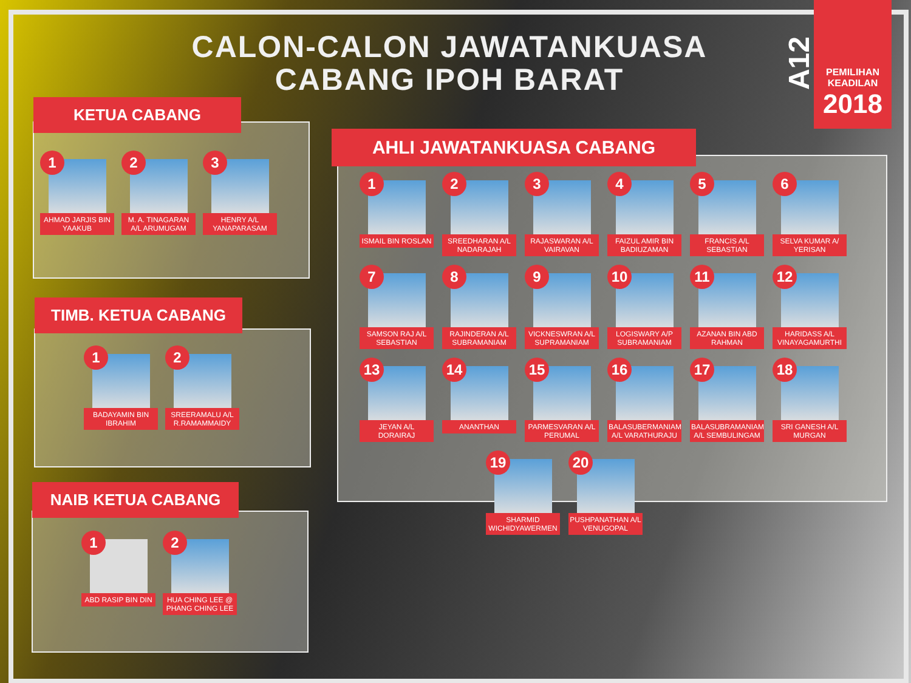CALON-CALON JAWATANKUASA CABANG IPOH BARAT
A12
PEMILIHAN
KEADILAN
2018
1
AHMAD JARJIS BIN YAAKUB
2
M. A. TINAGARAN A/L ARUMUGAM
3
HENRY A/L YANAPARASAM
KETUA CABANG
1
BADAYAMIN BIN IBRAHIM
2
SREERAMALU A/L R.RAMAMMAIDY
TIMB. KETUA CABANG
1
ABD RASIP BIN DIN
2
HUA CHING LEE @ PHANG CHING LEE
NAIB KETUA CABANG
1
ISMAIL BIN ROSLAN
2
SREEDHARAN A/L NADARAJAH
3
RAJASWARAN A/L VAIRAVAN
4
FAIZUL AMIR BIN BADIUZAMAN
5
FRANCIS A/L SEBASTIAN
6
SELVA KUMAR A/ YERISAN
7
SAMSON RAJ A/L SEBASTIAN
8
RAJINDERAN A/L SUBRAMANIAM
9
VICKNESWRAN A/L SUPRAMANIAM
10
LOGISWARY A/P SUBRAMANIAM
11
AZANAN BIN ABD RAHMAN
12
HARIDASS A/L VINAYAGAMURTHI
13
JEYAN A/L DORAIRAJ
14
ANANTHAN
15
PARMESVARAN A/L PERUMAL
16
BALASUBERMANIAM A/L VARATHURAJU
17
BALASUBRAMANIAM A/L SEMBULINGAM
18
SRI GANESH A/L MURGAN
19
SHARMID WICHIDYAWERMEN
20
PUSHPANATHAN A/L VENUGOPAL
AHLI JAWATANKUASA CABANG